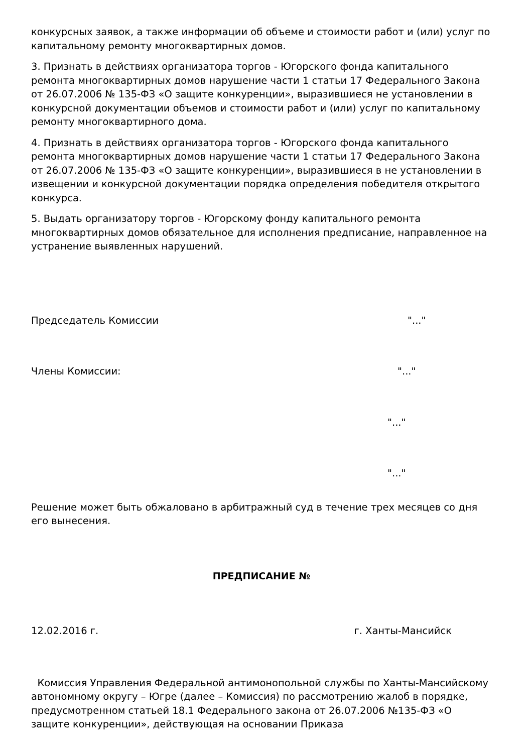конкурсных заявок, а также информации об объеме и стоимости работ и (или) услуг по капитальному ремонту многоквартирных домов.
3. Признать в действиях организатора торгов - Югорского фонда капитального ремонта многоквартирных домов нарушение части 1 статьи 17 Федерального Закона от 26.07.2006 № 135-ФЗ «О защите конкуренции», выразившиеся не установлении в конкурсной документации объемов и стоимости работ и (или) услуг по капитальному ремонту многоквартирного дома.
4. Признать в действиях организатора торгов - Югорского фонда капитального ремонта многоквартирных домов нарушение части 1 статьи 17 Федерального Закона от 26.07.2006 № 135-ФЗ «О защите конкуренции», выразившиеся в не установлении в извещении и конкурсной документации порядка определения победителя открытого конкурса.
5. Выдать организатору торгов - Югорскому фонду капитального ремонта многоквартирных домов обязательное для исполнения предписание, направленное на устранение выявленных нарушений.
Председатель Комиссии "..."
Члены Комиссии: "..."
"..."
"..."
Решение может быть обжаловано в арбитражный суд в течение трех месяцев со дня его вынесения.
ПРЕДПИСАНИЕ №
12.02.2016 г. г. Ханты-Мансийск
Комиссия Управления Федеральной антимонопольной службы по Ханты-Мансийскому автономному округу – Югре (далее – Комиссия) по рассмотрению жалоб в порядке, предусмотренном статьей 18.1 Федерального закона от 26.07.2006 №135-ФЗ «О защите конкуренции», действующая на основании Приказа